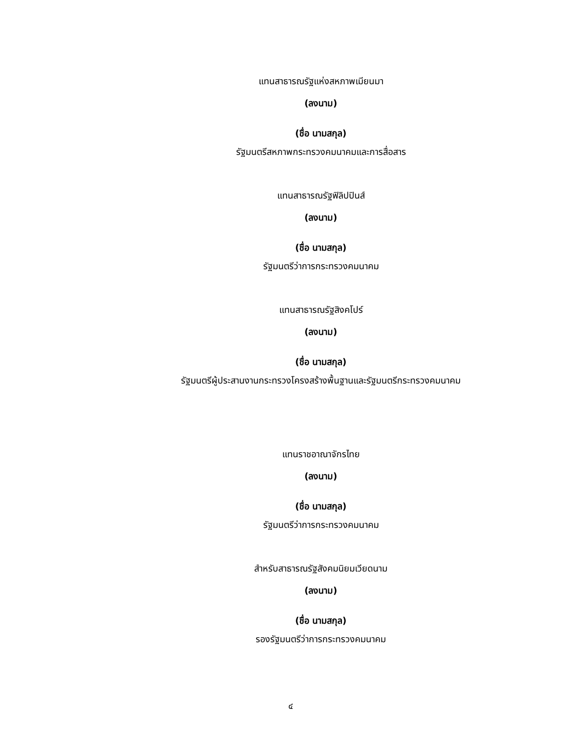แทนสาธารณรัฐแห่งสหภาพเมียนมา
(ลงนาม)
(ชื่อ นามสกุล)
รัฐมนตรีสหภาพกระทรวงคมนาคมและการสื่อสาร
แทนสาธารณรัฐฟิลิปปินส์
(ลงนาม)
(ชื่อ นามสกุล)
รัฐมนตรีว่าการกระทรวงคมนาคม
แทนสาธารณรัฐสิงคโปร์
(ลงนาม)
(ชื่อ นามสกุล)
รัฐมนตรีผู้ประสานงานกระทรวงโครงสร้างพื้นฐานและรัฐมนตรีกระทรวงคมนาคม
แทนราชอาณาจักรไทย
(ลงนาม)
(ชื่อ นามสกุล)
รัฐมนตรีว่าการกระทรวงคมนาคม
สำหรับสาธารณรัฐสังคมนิยมเวียดนาม
(ลงนาม)
(ชื่อ นามสกุล)
รองรัฐมนตรีว่าการกระทรวงคมนาคม
๔